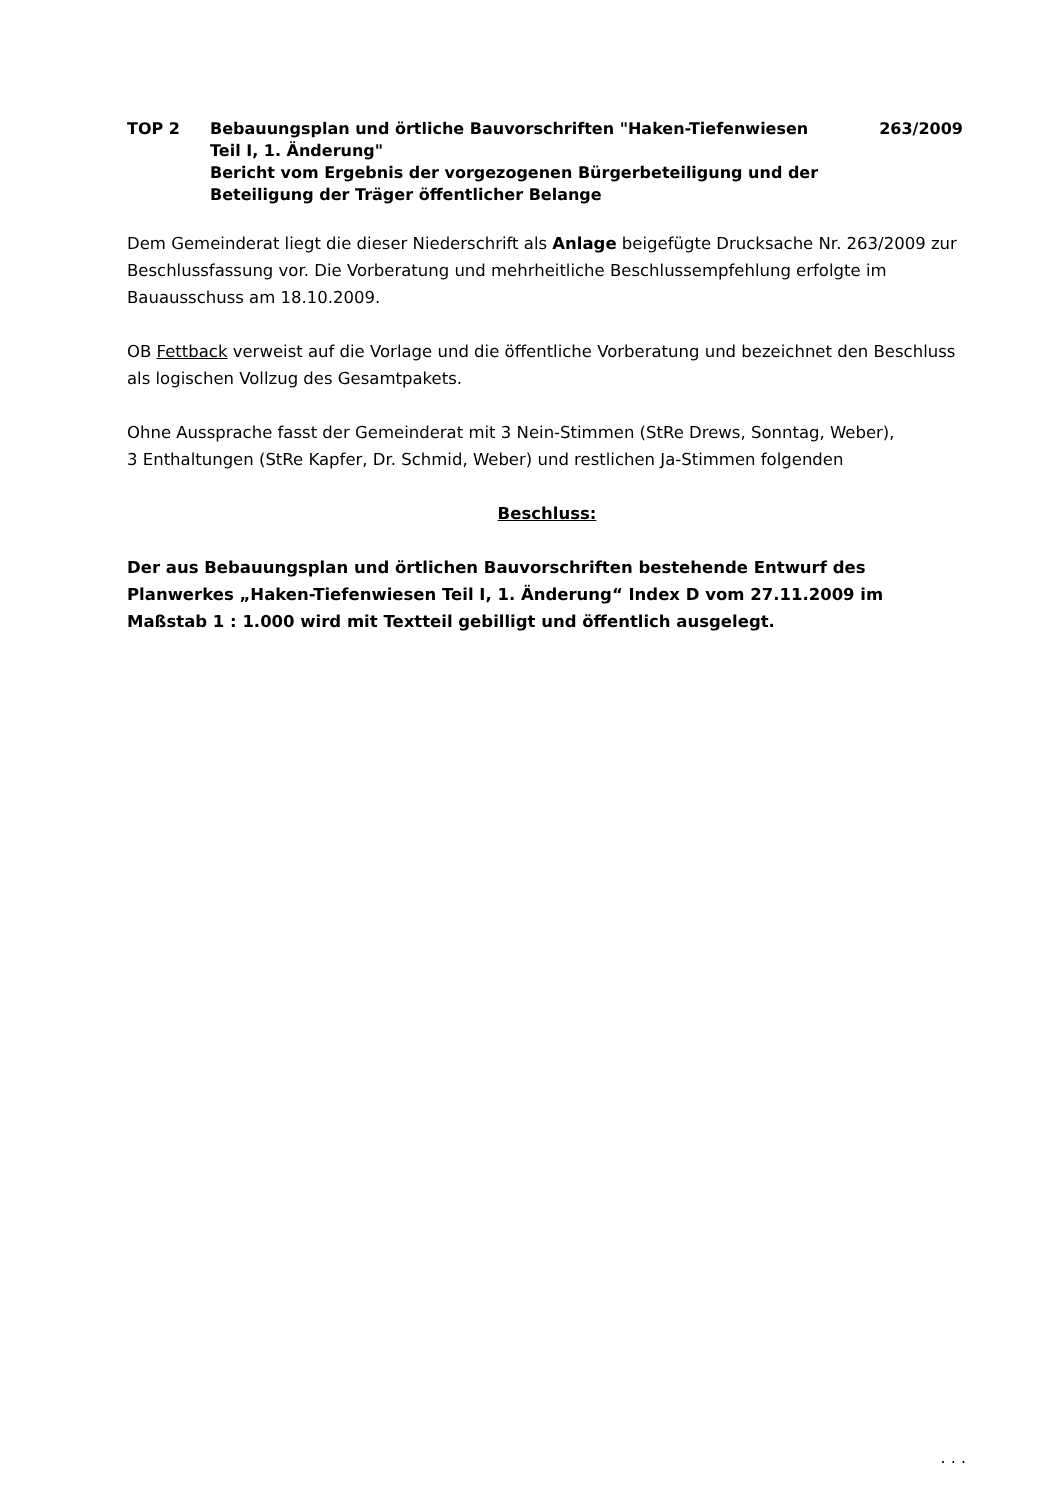TOP 2 Bebauungsplan und örtliche Bauvorschriften "Haken-Tiefenwiesen Teil I, 1. Änderung"
Bericht vom Ergebnis der vorgezogenen Bürgerbeteiligung und der Beteiligung der Träger öffentlicher Belange
263/2009
Dem Gemeinderat liegt die dieser Niederschrift als Anlage beigefügte Drucksache Nr. 263/2009 zur Beschlussfassung vor. Die Vorberatung und mehrheitliche Beschlussempfehlung erfolgte im Bauausschuss am 18.10.2009.
OB Fettback verweist auf die Vorlage und die öffentliche Vorberatung und bezeichnet den Beschluss als logischen Vollzug des Gesamtpakets.
Ohne Aussprache fasst der Gemeinderat mit 3 Nein-Stimmen (StRe Drews, Sonntag, Weber),
3 Enthaltungen (StRe Kapfer, Dr. Schmid, Weber) und restlichen Ja-Stimmen folgenden
Beschluss:
Der aus Bebauungsplan und örtlichen Bauvorschriften bestehende Entwurf des Planwerkes „Haken-Tiefenwiesen Teil I, 1. Änderung“ Index D vom 27.11.2009 im Maßstab 1 : 1.000 wird mit Textteil gebilligt und öffentlich ausgelegt.
. . .